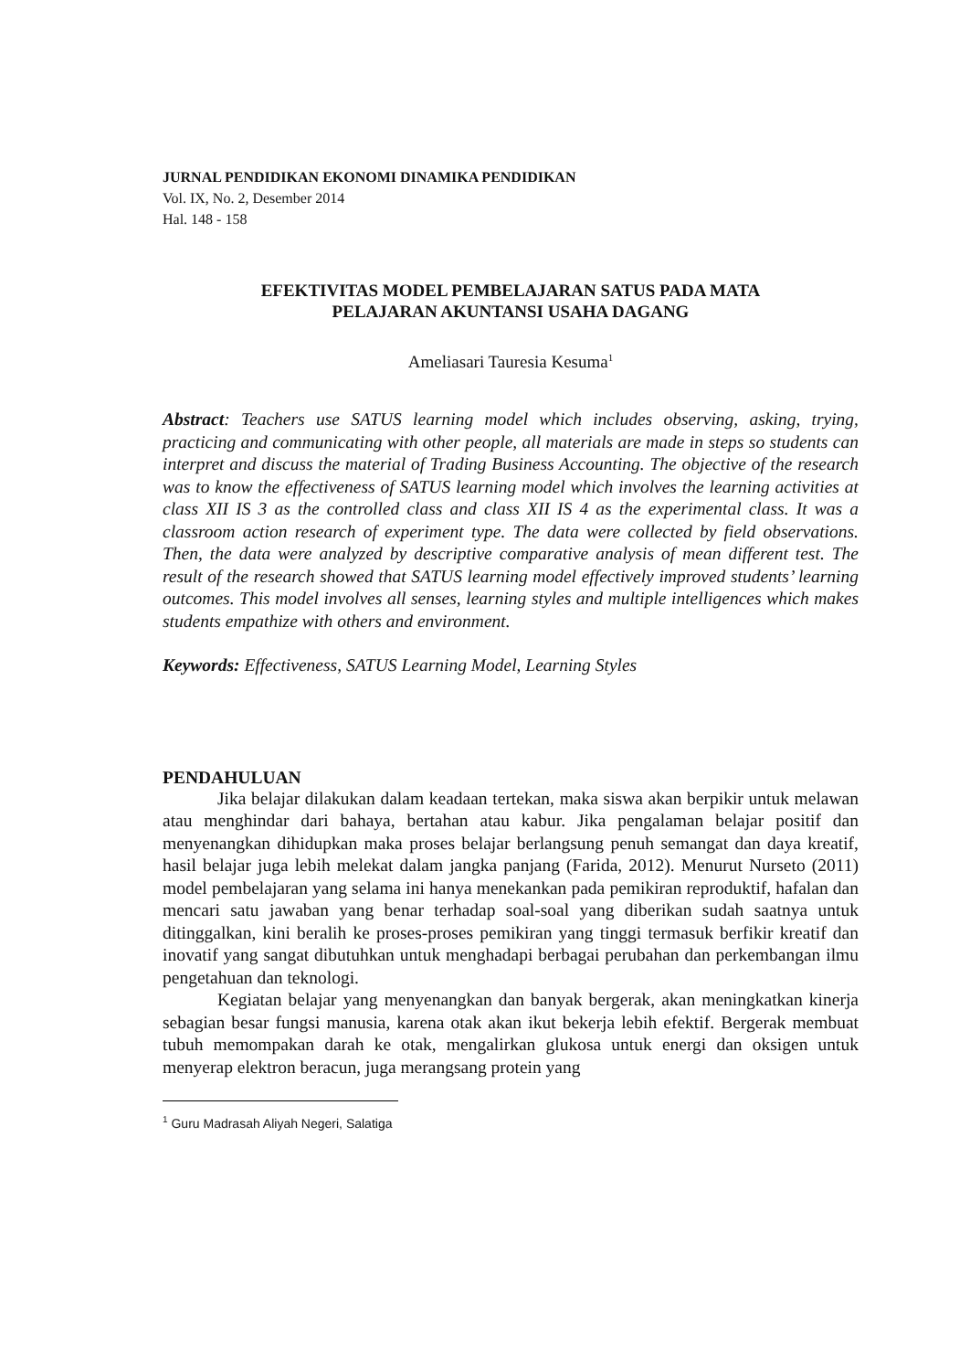JURNAL PENDIDIKAN EKONOMI DINAMIKA PENDIDIKAN
Vol. IX, No. 2, Desember 2014
Hal. 148 - 158
EFEKTIVITAS MODEL PEMBELAJARAN SATUS PADA MATA
PELAJARAN AKUNTANSI USAHA DAGANG
Ameliasari Tauresia Kesuma<sup>1</sup>
Abstract: Teachers use SATUS learning model which includes observing, asking, trying, practicing and communicating with other people, all materials are made in steps so students can interpret and discuss the material of Trading Business Accounting. The objective of the research was to know the effectiveness of SATUS learning model which involves the learning activities at class XII IS 3 as the controlled class and class XII IS 4 as the experimental class. It was a classroom action research of experiment type. The data were collected by field observations. Then, the data were analyzed by descriptive comparative analysis of mean different test. The result of the research showed that SATUS learning model effectively improved students’ learning outcomes. This model involves all senses, learning styles and multiple intelligences which makes students empathize with others and environment.
Keywords: Effectiveness, SATUS Learning Model, Learning Styles
PENDAHULUAN
Jika belajar dilakukan dalam keadaan tertekan, maka siswa akan berpikir untuk melawan atau menghindar dari bahaya, bertahan atau kabur. Jika pengalaman belajar positif dan menyenangkan dihidupkan maka proses belajar berlangsung penuh semangat dan daya kreatif, hasil belajar juga lebih melekat dalam jangka panjang (Farida, 2012). Menurut Nurseto (2011) model pembelajaran yang selama ini hanya menekankan pada pemikiran reproduktif, hafalan dan mencari satu jawaban yang benar terhadap soal-soal yang diberikan sudah saatnya untuk ditinggalkan, kini beralih ke proses-proses pemikiran yang tinggi termasuk berfikir kreatif dan inovatif yang sangat dibutuhkan untuk menghadapi berbagai perubahan dan perkembangan ilmu pengetahuan dan teknologi.
Kegiatan belajar yang menyenangkan dan banyak bergerak, akan meningkatkan kinerja sebagian besar fungsi manusia, karena otak akan ikut bekerja lebih efektif. Bergerak membuat tubuh memompakan darah ke otak, mengalirkan glukosa untuk energi dan oksigen untuk menyerap elektron beracun, juga merangsang protein yang
<sup>1</sup> Guru Madrasah Aliyah Negeri, Salatiga